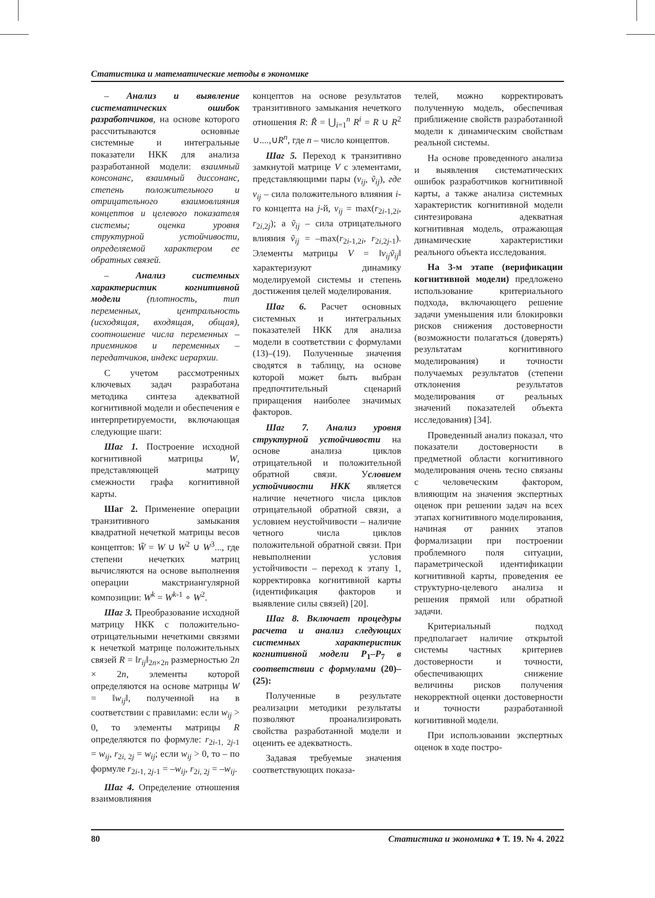Статистика и математические методы в экономике
– Анализ и выявление систематических ошибок разработчиков, на основе которого рассчитываются основные системные и интегральные показатели НКК для анализа разработанной модели: взаимный консонанс, взаимный диссонанс, степень положительного и отрицательного взаимовлияния концептов и целевого показателя системы; оценка уровня структурной устойчивости, определяемой характером ее обратных связей.
– Анализ системных характеристик когнитивной модели (плотность, тип переменных, центральность (исходящая, входящая, общая), соотношение числа переменных – приемников и переменных – передатчиков, индекс иерархии.
С учетом рассмотренных ключевых задач разработана методика синтеза адекватной когнитивной модели и обеспечения е интерпретируемости, включающая следующие шаги:
Шаг 1. Построение исходной когнитивной матрицы W, представляющей матрицу смежности графа когнитивной карты.
Шаг 2. Применение операции транзитивного замыкания квадратной нечеткой матрицы весов концептов: W̃ = W ∪ W<sup>2</sup> ∪ W<sup>3</sup>..., где степени нечетких матриц вычисляются на основе выполнения операции макстриангулярной композиции: W<sup>k</sup> = W<sup>k-1</sup> ∘ W<sup>2</sup>.
Шаг 3. Преобразование исходной матрицу НКК с положительно-отрицательными нечеткими связями к нечеткой матрице положительных связей R = ‖r<sub>ij</sub>‖<sub>2n×2n</sub> размерностью 2n × 2n, элементы которой определяются на основе матрицы W = ‖w<sub>ij</sub>‖, полученной на в соответствии с правилами: если w<sub>ij</sub> > 0, то элементы матрицы R определяются по формуле: r<sub>2i-1, 2j-1</sub> = w<sub>ij</sub>, r<sub>2i, 2j</sub> = w<sub>ij</sub>; если w<sub>ij</sub> > 0, то – по формуле r<sub>2i-1, 2j-1</sub> = –w<sub>ij</sub>, r<sub>2i, 2j</sub> = –w<sub>ij</sub>.
Шаг 4. Определение отношения взаимовлияния
концептов на основе результатов транзитивного замыкания нечеткого отношения R: R̃ = ⋃<sub>i=1</sub><sup>n</sup> R<sup>i</sup> = R ∪ R<sup>2</sup> ∪....,∪R<sup>n</sup>, где n – число концептов.
Шаг 5. Переход к транзитивно замкнутой матрице V с элементами, представляющими пары (v<sub>ij</sub>, ṽ<sub>ij</sub>), где v<sub>ij</sub> – сила положительного влияния i-го концепта на j-й, v<sub>ij</sub> = max(r<sub>2i-1,2i</sub>, r<sub>2i,2j</sub>); а ṽ<sub>ij</sub> – сила отрицательного влияния ṽ<sub>ij</sub> = –max(r<sub>2i-1,2i</sub>, r<sub>2i,2j-1</sub>). Элементы матрицы V = ‖v<sub>ij</sub>ṽ<sub>ij</sub>‖ характеризуют динамику моделируемой системы и степень достижения целей моделирования.
Шаг 6. Расчет основных системных и интегральных показателей НКК для анализа модели в соответствии с формулами (13)–(19). Полученные значения сводятся в таблицу, на основе которой может быть выбран предпочтительный сценарий приращения наиболее значимых факторов.
Шаг 7. Анализ уровня структурной устойчивости на основе анализа циклов отрицательной и положительной обратной связи. Условием устойчивости НКК является наличие нечетного числа циклов отрицательной обратной связи, а условием неустойчивости – наличие четного числа циклов положительной обратной связи. При невыполнении условия устойчивости – переход к этапу 1, корректировка когнитивной карты (идентификация факторов и выявление силы связей) [20].
Шаг 8. Включает процедуры расчета и анализ следующих системных характеристик когнитивной модели P<sub>1</sub>–P<sub>7</sub> в соответствии с формулами (20)–(25):
Полученные в результате реализации методики результаты позволяют проанализировать свойства разработанной модели и оценить ее адекватность.
Задавая требуемые значения соответствующих показа-
телей, можно корректировать полученную модель, обеспечивая приближение свойств разработанной модели к динамическим свойствам реальной системы.
На основе проведенного анализа и выявления систематических ошибок разработчиков когнитивной карты, а также анализа системных характеристик когнитивной модели синтезирована адекватная когнитивная модель, отражающая динамические характеристики реального объекта исследования.
На 3-м этапе (верификации когнитивной модели) предложено использование критериального подхода, включающего решение задачи уменьшения или блокировки рисков снижения достоверности (возможности полагаться (доверять) результатам когнитивного моделирования) и точности получаемых результатов (степени отклонения результатов моделирования от реальных значений показателей объекта исследования) [34].
Проведенный анализ показал, что показатели достоверности в предметной области когнитивного моделирования очень тесно связаны с человеческим фактором, влияющим на значения экспертных оценок при решении задач на всех этапах когнитивного моделирования, начиная от ранних этапов формализации при построении проблемного поля ситуации, параметрической идентификации когнитивной карты, проведения ее структурно-целевого анализа и решения прямой или обратной задачи.
Критериальный подход предполагает наличие открытой системы частных критериев достоверности и точности, обеспечивающих снижение величины рисков получения некорректной оценки достоверности и точности разработанной когнитивной модели.
При использовании экспертных оценок в ходе постро-
80 Статистика и экономика ♦ Т. 19. № 4. 2022